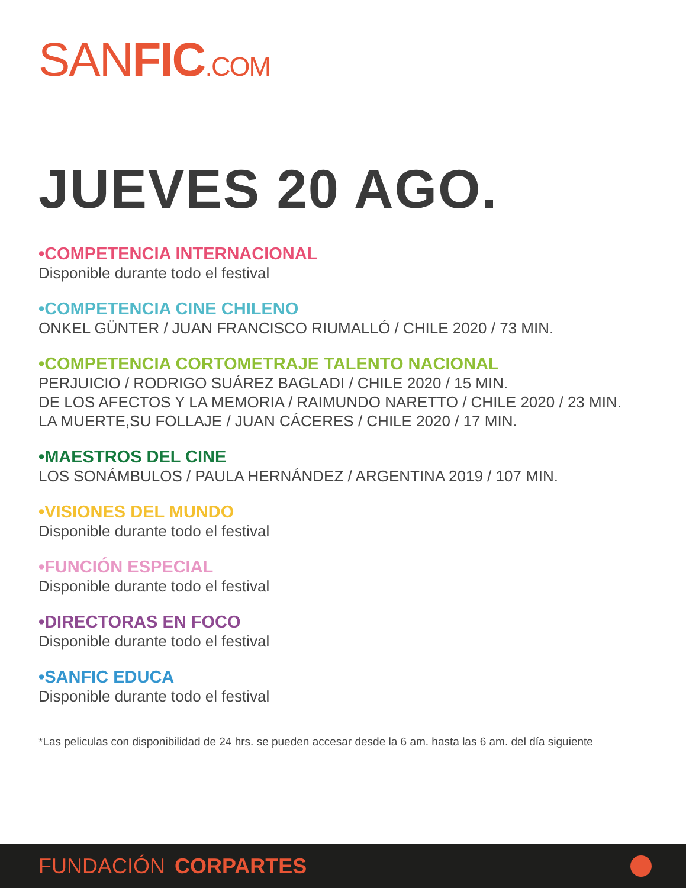SANFIC.COM
JUEVES 20 AGO.
•COMPETENCIA INTERNACIONAL
Disponible durante todo el festival
•COMPETENCIA CINE CHILENO
ONKEL GÜNTER / JUAN FRANCISCO RIUMALLÓ / CHILE 2020 / 73 MIN.
•COMPETENCIA CORTOMETRAJE TALENTO NACIONAL
PERJUICIO / RODRIGO SUÁREZ BAGLADI / CHILE 2020 / 15 MIN.
DE LOS AFECTOS Y LA MEMORIA / RAIMUNDO NARETTO / CHILE 2020 / 23 MIN.
LA MUERTE,SU FOLLAJE / JUAN CÁCERES / CHILE 2020 / 17 MIN.
•MAESTROS DEL CINE
LOS SONÁMBULOS / PAULA HERNÁNDEZ / ARGENTINA 2019 / 107 MIN.
•VISIONES DEL MUNDO
Disponible durante todo el festival
•FUNCIÓN ESPECIAL
Disponible durante todo el festival
•DIRECTORAS EN FOCO
Disponible durante todo el festival
•SANFIC EDUCA
Disponible durante todo el festival
*Las peliculas con disponibilidad de 24 hrs. se pueden accesar desde la 6 am. hasta las 6 am. del día siguiente
FUNDACIÓN CORPARTES